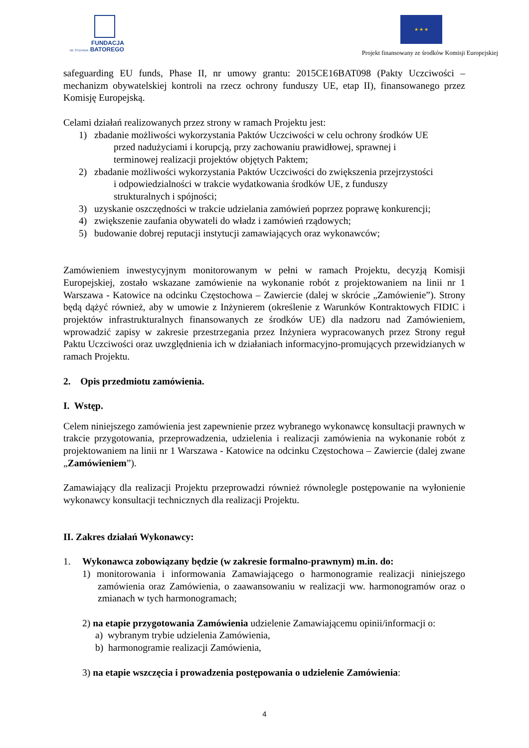FUNDACJA
IM. STEFANA BATOREGO
★ ★ ★
Projekt finansowany ze środków Komisji Europejskiej
safeguarding EU funds, Phase II, nr umowy grantu: 2015CE16BAT098 (Pakty Uczciwości – mechanizm obywatelskiej kontroli na rzecz ochrony funduszy UE, etap II), finansowanego przez Komisję Europejską.
Celami działań realizowanych przez strony w ramach Projektu jest:
1) zbadanie możliwości wykorzystania Paktów Uczciwości w celu ochrony środków UE
przed nadużyciami i korupcją, przy zachowaniu prawidłowej, sprawnej i
terminowej realizacji projektów objętych Paktem;
2) zbadanie możliwości wykorzystania Paktów Uczciwości do zwiększenia przejrzystości
i odpowiedzialności w trakcie wydatkowania środków UE, z funduszy
strukturalnych i spójności;
3) uzyskanie oszczędności w trakcie udzielania zamówień poprzez poprawę konkurencji;
4) zwiększenie zaufania obywateli do władz i zamówień rządowych;
5) budowanie dobrej reputacji instytucji zamawiających oraz wykonawców;
Zamówieniem inwestycyjnym monitorowanym w pełni w ramach Projektu, decyzją Komisji Europejskiej, zostało wskazane zamówienie na wykonanie robót z projektowaniem na linii nr 1 Warszawa - Katowice na odcinku Częstochowa – Zawiercie (dalej w skrócie „Zamówienie”). Strony będą dążyć również, aby w umowie z Inżynierem (określenie z Warunków Kontraktowych FIDIC i projektów infrastrukturalnych finansowanych ze środków UE) dla nadzoru nad Zamówieniem, wprowadzić zapisy w zakresie przestrzegania przez Inżyniera wypracowanych przez Strony reguł Paktu Uczciwości oraz uwzględnienia ich w działaniach informacyjno-promujących przewidzianych w ramach Projektu.
2. Opis przedmiotu zamówienia.
I. Wstęp.
Celem niniejszego zamówienia jest zapewnienie przez wybranego wykonawcę konsultacji prawnych w trakcie przygotowania, przeprowadzenia, udzielenia i realizacji zamówienia na wykonanie robót z projektowaniem na linii nr 1 Warszawa - Katowice na odcinku Częstochowa – Zawiercie (dalej zwane „Zamówieniem”).
Zamawiający dla realizacji Projektu przeprowadzi również równolegle postępowanie na wyłonienie wykonawcy konsultacji technicznych dla realizacji Projektu.
II. Zakres działań Wykonawcy:
1. Wykonawca zobowiązany będzie (w zakresie formalno-prawnym) m.in. do:
1) monitorowania i informowania Zamawiającego o harmonogramie realizacji niniejszego zamówienia oraz Zamówienia, o zaawansowaniu w realizacji ww. harmonogramów oraz o zmianach w tych harmonogramach;
2) na etapie przygotowania Zamówienia udzielenie Zamawiającemu opinii/informacji o:
a) wybranym trybie udzielenia Zamówienia,
b) harmonogramie realizacji Zamówienia,
3) na etapie wszczęcia i prowadzenia postępowania o udzielenie Zamówienia:
4